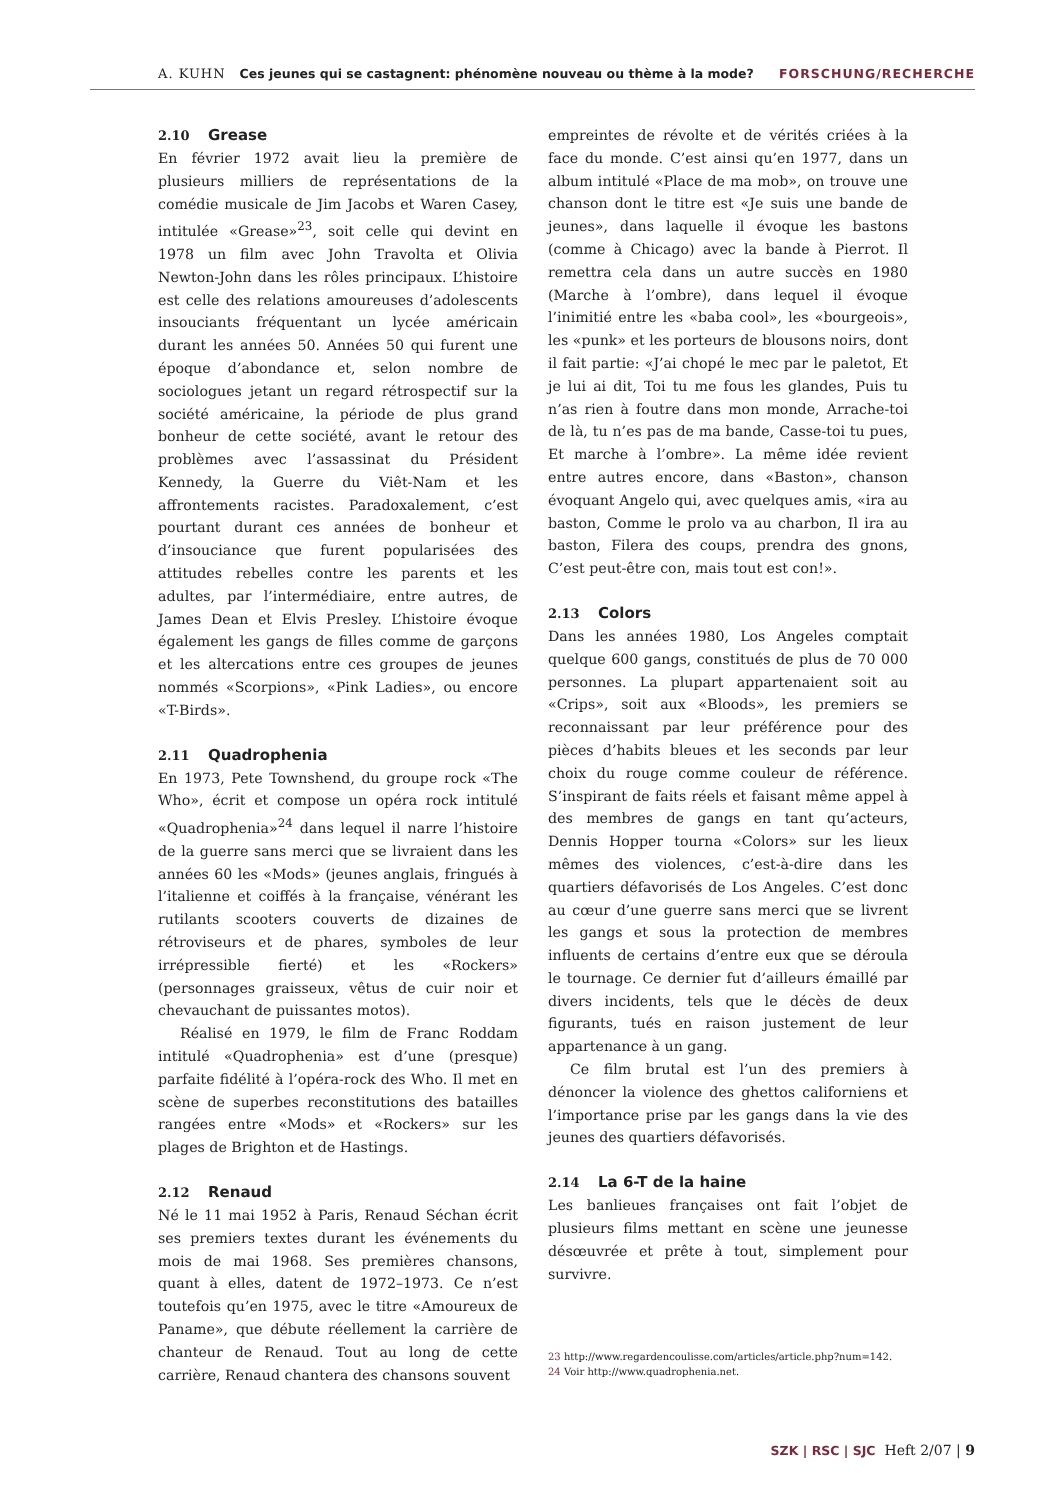A. KUHN Ces jeunes qui se castagnent: phénomène nouveau ou thème à la mode? FORSCHUNG/RECHERCHE
2.10 Grease
En février 1972 avait lieu la première de plusieurs milliers de représentations de la comédie musicale de Jim Jacobs et Waren Casey, intitulée «Grease»<sup>23</sup>, soit celle qui devint en 1978 un film avec John Travolta et Olivia Newton-John dans les rôles principaux. L’histoire est celle des relations amoureuses d’adolescents insouciants fréquentant un lycée américain durant les années 50. Années 50 qui furent une époque d’abondance et, selon nombre de sociologues jetant un regard rétrospectif sur la société américaine, la période de plus grand bonheur de cette société, avant le retour des problèmes avec l’assassinat du Président Kennedy, la Guerre du Viêt-Nam et les affrontements racistes. Paradoxalement, c’est pourtant durant ces années de bonheur et d’insouciance que furent popularisées des attitudes rebelles contre les parents et les adultes, par l’intermédiaire, entre autres, de James Dean et Elvis Presley. L’histoire évoque également les gangs de filles comme de garçons et les altercations entre ces groupes de jeunes nommés «Scorpions», «Pink Ladies», ou encore «T-Birds».
2.11 Quadrophenia
En 1973, Pete Townshend, du groupe rock «The Who», écrit et compose un opéra rock intitulé «Quadrophenia»<sup>24</sup> dans lequel il narre l’histoire de la guerre sans merci que se livraient dans les années 60 les «Mods» (jeunes anglais, fringués à l’italienne et coiffés à la française, vénérant les rutilants scooters couverts de dizaines de rétroviseurs et de phares, symboles de leur irrépressible fierté) et les «Rockers» (personnages graisseux, vêtus de cuir noir et chevauchant de puissantes motos).
Réalisé en 1979, le film de Franc Roddam intitulé «Quadrophenia» est d’une (presque) parfaite fidélité à l’opéra-rock des Who. Il met en scène de superbes reconstitutions des batailles rangées entre «Mods» et «Rockers» sur les plages de Brighton et de Hastings.
2.12 Renaud
Né le 11 mai 1952 à Paris, Renaud Séchan écrit ses premiers textes durant les événements du mois de mai 1968. Ses premières chansons, quant à elles, datent de 1972–1973. Ce n’est toutefois qu’en 1975, avec le titre «Amoureux de Paname», que débute réellement la carrière de chanteur de Renaud. Tout au long de cette carrière, Renaud chantera des chansons souvent
empreintes de révolte et de vérités criées à la face du monde. C’est ainsi qu’en 1977, dans un album intitulé «Place de ma mob», on trouve une chanson dont le titre est «Je suis une bande de jeunes», dans laquelle il évoque les bastons (comme à Chicago) avec la bande à Pierrot. Il remettra cela dans un autre succès en 1980 (Marche à l’ombre), dans lequel il évoque l’inimitié entre les «baba cool», les «bourgeois», les «punk» et les porteurs de blousons noirs, dont il fait partie: «J’ai chopé le mec par le paletot, Et je lui ai dit, Toi tu me fous les glandes, Puis tu n’as rien à foutre dans mon monde, Arrache-toi de là, tu n’es pas de ma bande, Casse-toi tu pues, Et marche à l’ombre». La même idée revient entre autres encore, dans «Baston», chanson évoquant Angelo qui, avec quelques amis, «ira au baston, Comme le prolo va au charbon, Il ira au baston, Filera des coups, prendra des gnons, C’est peut-être con, mais tout est con!».
2.13 Colors
Dans les années 1980, Los Angeles comptait quelque 600 gangs, constitués de plus de 70 000 personnes. La plupart appartenaient soit au «Crips», soit aux «Bloods», les premiers se reconnaissant par leur préférence pour des pièces d’habits bleues et les seconds par leur choix du rouge comme couleur de référence. S’inspirant de faits réels et faisant même appel à des membres de gangs en tant qu’acteurs, Dennis Hopper tourna «Colors» sur les lieux mêmes des violences, c’est-à-dire dans les quartiers défavorisés de Los Angeles. C’est donc au cœur d’une guerre sans merci que se livrent les gangs et sous la protection de membres influents de certains d’entre eux que se déroula le tournage. Ce dernier fut d’ailleurs émaillé par divers incidents, tels que le décès de deux figurants, tués en raison justement de leur appartenance à un gang.
Ce film brutal est l’un des premiers à dénoncer la violence des ghettos californiens et l’importance prise par les gangs dans la vie des jeunes des quartiers défavorisés.
2.14 La 6-T de la haine
Les banlieues françaises ont fait l’objet de plusieurs films mettant en scène une jeunesse désœuvrée et prête à tout, simplement pour survivre.
23 http://www.regardencoulisse.com/articles/article.php?num=142.
24 Voir http://www.quadrophenia.net.
SZK | RSC | SJC Heft 2/07 | 9